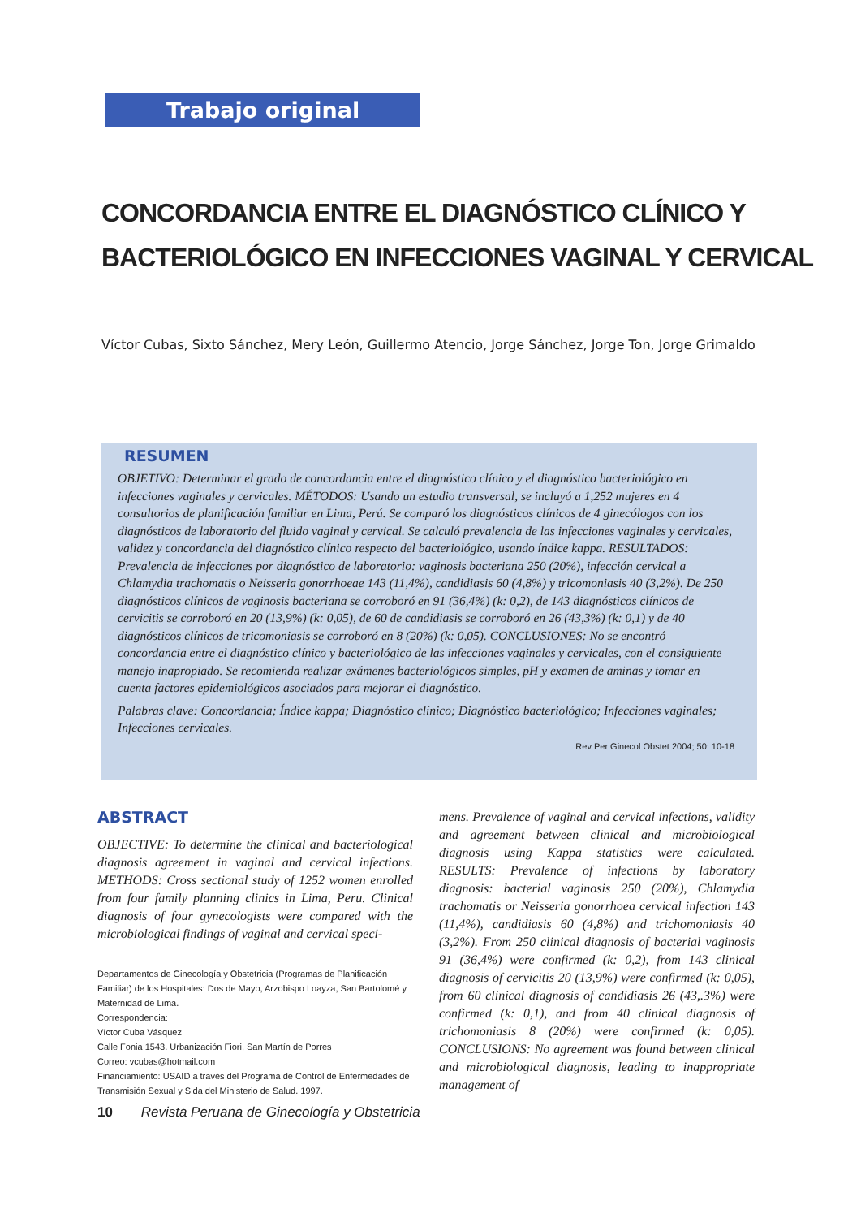Trabajo original
CONCORDANCIA ENTRE EL DIAGNÓSTICO CLÍNICO Y
BACTERIOLÓGICO EN INFECCIONES VAGINAL Y CERVICAL
Víctor Cubas, Sixto Sánchez, Mery León, Guillermo Atencio, Jorge Sánchez, Jorge Ton, Jorge Grimaldo
RESUMEN
OBJETIVO: Determinar el grado de concordancia entre el diagnóstico clínico y el diagnóstico bacteriológico en infecciones vaginales y cervicales. MÉTODOS: Usando un estudio transversal, se incluyó a 1,252 mujeres en 4 consultorios de planificación familiar en Lima, Perú. Se comparó los diagnósticos clínicos de 4 ginecólogos con los diagnósticos de laboratorio del fluido vaginal y cervical. Se calculó prevalencia de las infecciones vaginales y cervicales, validez y concordancia del diagnóstico clínico respecto del bacteriológico, usando índice kappa. RESULTADOS: Prevalencia de infecciones por diagnóstico de laboratorio: vaginosis bacteriana 250 (20%), infección cervical a Chlamydia trachomatis o Neisseria gonorrhoeae 143 (11,4%), candidiasis 60 (4,8%) y tricomoniasis 40 (3,2%). De 250 diagnósticos clínicos de vaginosis bacteriana se corroboró en 91 (36,4%) (k: 0,2), de 143 diagnósticos clínicos de cervicitis se corroboró en 20 (13,9%) (k: 0,05), de 60 de candidiasis se corroboró en 26 (43,3%) (k: 0,1) y de 40 diagnósticos clínicos de tricomoniasis se corroboró en 8 (20%) (k: 0,05). CONCLUSIONES: No se encontró concordancia entre el diagnóstico clínico y bacteriológico de las infecciones vaginales y cervicales, con el consiguiente manejo inapropiado. Se recomienda realizar exámenes bacteriológicos simples, pH y examen de aminas y tomar en cuenta factores epidemiológicos asociados para mejorar el diagnóstico.
Palabras clave: Concordancia; Índice kappa; Diagnóstico clínico; Diagnóstico bacteriológico; Infecciones vaginales; Infecciones cervicales.
Rev Per Ginecol Obstet 2004; 50: 10-18
ABSTRACT
OBJECTIVE: To determine the clinical and bacteriological diagnosis agreement in vaginal and cervical infections. METHODS: Cross sectional study of 1252 women enrolled from four family planning clinics in Lima, Peru. Clinical diagnosis of four gynecologists were compared with the microbiological findings of vaginal and cervical speci-
Departamentos de Ginecología y Obstetricia (Programas de Planificación Familiar) de los Hospitales: Dos de Mayo, Arzobispo Loayza, San Bartolomé y Maternidad de Lima.
Correspondencia:
Víctor Cuba Vásquez
Calle Fonia 1543. Urbanización Fiori, San Martín de Porres
Correo: vcubas@hotmail.com
Financiamiento: USAID a través del Programa de Control de Enfermedades de Transmisión Sexual y Sida del Ministerio de Salud. 1997.
mens. Prevalence of vaginal and cervical infections, validity and agreement between clinical and microbiological diagnosis using Kappa statistics were calculated. RESULTS: Prevalence of infections by laboratory diagnosis: bacterial vaginosis 250 (20%), Chlamydia trachomatis or Neisseria gonorrhoea cervical infection 143 (11,4%), candidiasis 60 (4,8%) and trichomoniasis 40 (3,2%). From 250 clinical diagnosis of bacterial vaginosis 91 (36,4%) were confirmed (k: 0,2), from 143 clinical diagnosis of cervicitis 20 (13,9%) were confirmed (k: 0,05), from 60 clinical diagnosis of candidiasis 26 (43,.3%) were confirmed (k: 0,1), and from 40 clinical diagnosis of trichomoniasis 8 (20%) were confirmed (k: 0,05). CONCLUSIONS: No agreement was found between clinical and microbiological diagnosis, leading to inappropriate management of
10 Revista Peruana de Ginecología y Obstetricia